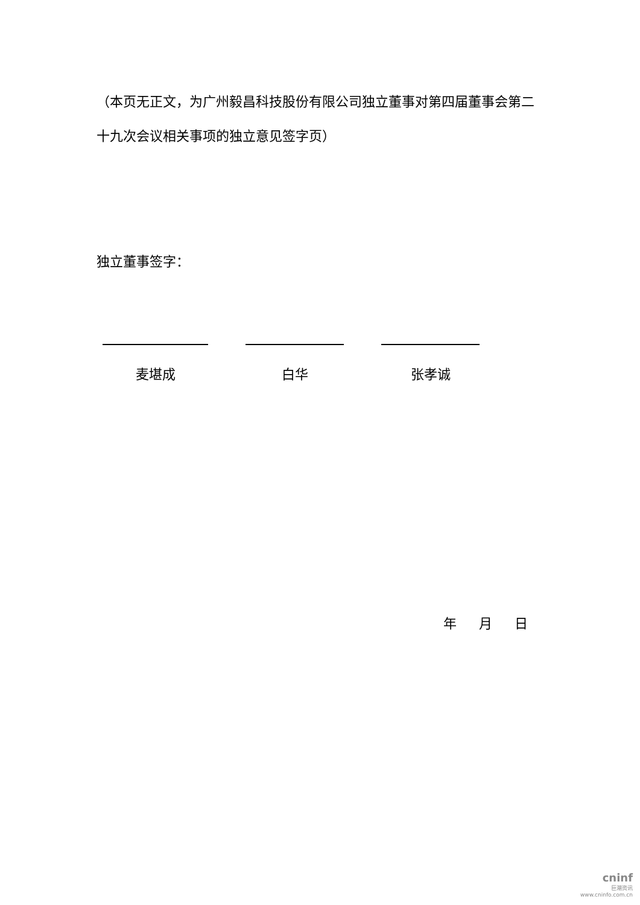（本页无正文，为广州毅昌科技股份有限公司独立董事对第四届董事会第二十九次会议相关事项的独立意见签字页）
独立董事签字：
麦堪成 白华 张孝诚
年 月 日
cninf
巨潮资讯
www.cninfo.com.cn